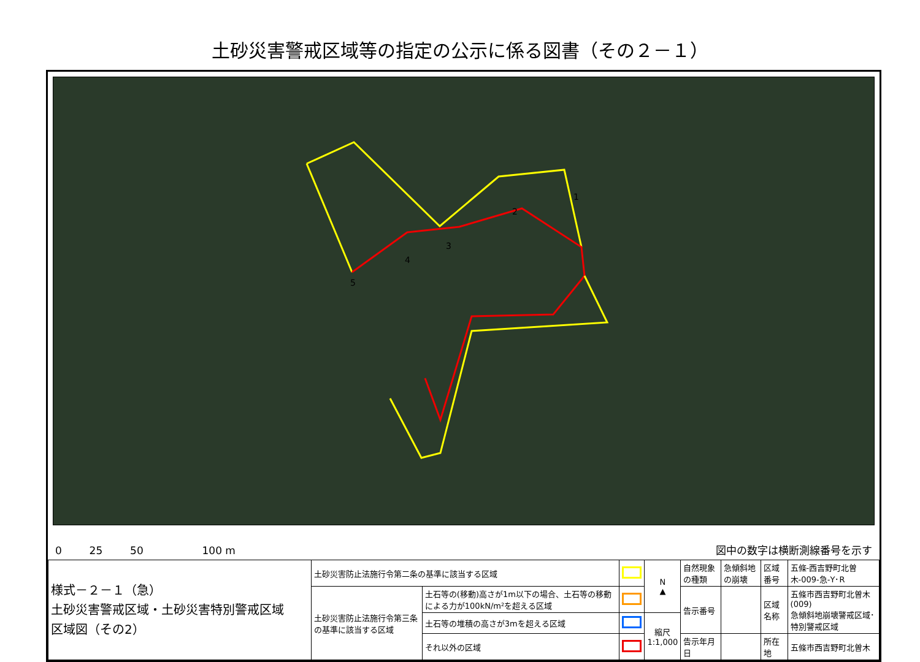土砂災害警戒区域等の指定の公示に係る図書（その２－１）
1
2
3
4
5
0 　　 25 　　 50 　　　　　 100 m
図中の数字は横断測線番号を示す
| 様式－２－１（急） 土砂災害警戒区域・土砂災害特別警戒区域 区域図（その2） | 土砂災害防止法施行令第二条の基準に該当する区域 | | | N ▲ | 自然現象の種類 | 急傾斜地の崩壊 | 区域番号 | 五條-西吉野町北曽木-009-急-Y･R |
| | 土砂災害防止法施行令第三条の基準に該当する区域 | 土石等の(移動)高さが1m以下の場合、土石等の移動による力が100kN/m²を超える区域 | | | 告示番号 | | 区域名称 | 五條市西吉野町北曽木(009) 急傾斜地崩壊警戒区域･特別警戒区域 |
| | | 土石等の堆積の高さが3mを超える区域 | | 縮尺 1:1,000 | | | | |
| | | それ以外の区域 | | | 告示年月日 | | 所在地 | 五條市西吉野町北曽木 |